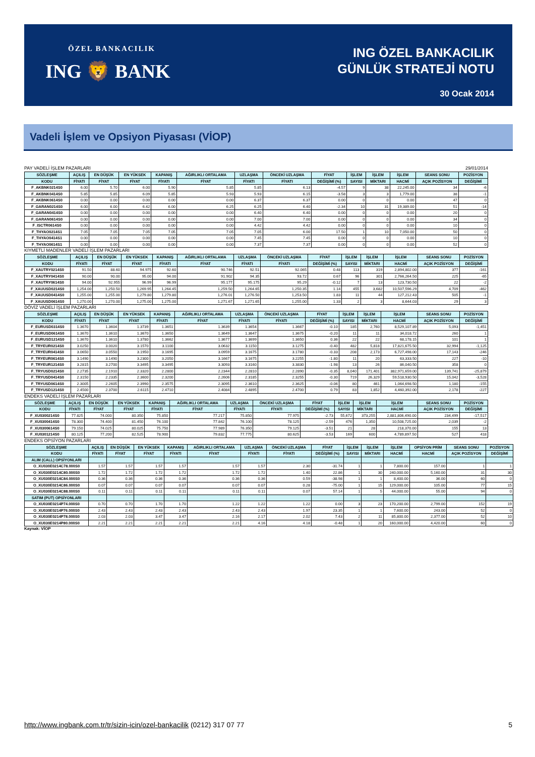ÖZEL BANKACILIK
ING 🦁 BANK
ING ÖZEL BANKACILIK
GÜNLÜK STRATEJİ NOTU
30 Ocak 2014
Vadeli İşlem ve Opsiyon Piyasası (VİOP)
PAY VADELİ İŞLEM PAZARLARI 29/01/2014
| SÖZLEŞME | AÇILIŞ | EN DÜŞÜK | EN YÜKSEK | KAPANIŞ | AĞIRLIKLI ORTALAMA | UZLAŞMA | ÖNCEKİ UZLAŞMA | FİYAT | İŞLEM | İŞLEM | İŞLEM | SEANS SONU | POZİSYON |
| --- | --- | --- | --- | --- | --- | --- | --- | --- | --- | --- | --- | --- | --- |
| KODU | FİYATI | FİYAT | FİYAT | FİYATI | FİYAT | FİYATI | FİYATI | DEĞİŞİMİ (%) | SAYISI | MİKTARI | HACMİ | AÇIK POZİSYON | DEĞİŞİMİ |
| F_AKBNK0214S0 | 6.00 | 5.70 | 6.00 | 5.90 | 5.85 | 5.85 | 6.13 | -4.57 | 9 | 38 | 22,245.00 | 34 | -6 |
| F_AKBNK0414S0 | 5.85 | 5.85 | 6.09 | 5.85 | 5.93 | 5.93 | 6.15 | -3.58 | 3 | 3 | 1,779.00 | 38 | -1 |
| F_AKBNK0614S0 | 0.00 | 0.00 | 0.00 | 0.00 | 0.00 | 6.37 | 6.37 | 0.00 | 0 | 0 | 0.00 | 47 | 0 |
| F_GARAN0214S0 | 6.00 | 6.00 | 6.42 | 6.00 | 6.25 | 6.25 | 6.40 | -2.34 | 10 | 31 | 19,389.00 | 51 | -14 |
| F_GARAN0414S0 | 0.00 | 0.00 | 0.00 | 0.00 | 0.00 | 6.40 | 6.40 | 0.00 | 0 | 0 | 0.00 | 20 | 0 |
| F_GARAN0614S0 | 0.00 | 0.00 | 0.00 | 0.00 | 0.00 | 7.00 | 7.00 | 0.00 | 0 | 0 | 0.00 | 34 | 0 |
| F_ISCTR0614S0 | 0.00 | 0.00 | 0.00 | 0.00 | 0.00 | 4.42 | 4.42 | 0.00 | 0 | 0 | 0.00 | 10 | 0 |
| F_THYAO0214S1 | 7.05 | 7.05 | 7.05 | 7.05 | 7.05 | 7.05 | 6.00 | 17.50 | 1 | 10 | 7,050.00 | 50 | 0 |
| F_THYAO0414S1 | 0.00 | 0.00 | 0.00 | 0.00 | 0.00 | 7.45 | 7.45 | 0.00 | 0 | 0 | 0.00 | 10 | 0 |
| F_THYAO0614S1 | 0.00 | 0.00 | 0.00 | 0.00 | 0.00 | 7.37 | 7.37 | 0.00 | 0 | 0 | 0.00 | 52 | 0 |
KIYMETLİ MADENLER VADELİ İŞLEM PAZARLARI
| SÖZLEŞME | AÇILIŞ | EN DÜŞÜK | EN YÜKSEK | KAPANIŞ | AĞIRLIKLI ORTALAMA | UZLAŞMA | ÖNCEKİ UZLAŞMA | FİYAT | İŞLEM | İŞLEM | İŞLEM | SEANS SONU | POZİSYON |
| --- | --- | --- | --- | --- | --- | --- | --- | --- | --- | --- | --- | --- | --- |
| KODU | FİYATI | FİYAT | FİYAT | FİYATI | FİYAT | FİYATI | FİYATI | DEĞİŞİMİ (%) | SAYISI | MİKTARI | HACMİ | AÇIK POZİSYON | DEĞİŞİMİ |
| F_XAUTRY0214S0 | 91.50 | 88.60 | 94.975 | 92.60 | 90.746 | 92.51 | 92.065 | 0.48 | 113 | 319 | 2,894,802.00 | 377 | -161 |
| F_XAUTRY0414S0 | 90.00 | 90.00 | 95.00 | 94.00 | 91.902 | 94.35 | 93.72 | 0.67 | 96 | 301 | 2,766,264.50 | 225 | -65 |
| F_XAUTRY0614S0 | 94.00 | 92.955 | 96.99 | 96.99 | 95.177 | 95.175 | 95.29 | -0.12 | 7 | 13 | 123,730.50 | 22 | -2 |
| F_XAUUSD0214S0 | 1,254.00 | 1,250.50 | 1,269.95 | 1,264.45 | 1,259.50 | 1,264.65 | 1,250.35 | 1.14 | 455 | 3,682 | 10,507,596.29 | 4,709 | -462 |
| F_XAUUSD0414S0 | 1,255.00 | 1,255.00 | 1,279.80 | 1,279.80 | 1,276.01 | 1,276.50 | 1,253.50 | 1.83 | 11 | 44 | 127,212.43 | 505 | -1 |
| F_XAUUSD0614S0 | 1,270.00 | 1,270.00 | 1,275.00 | 1,275.00 | 1,271.67 | 1,271.65 | 1,255.00 | 1.33 | 2 | 3 | 8,644.03 | 29 | 3 |
DÖVİZ VADELİ İŞLEM PAZARLARI
| SÖZLEŞME | AÇILIŞ | EN DÜŞÜK | EN YÜKSEK | KAPANIŞ | AĞIRLIKLI ORTALAMA | UZLAŞMA | ÖNCEKİ UZLAŞMA | FİYAT | İŞLEM | İŞLEM | İŞLEM | SEANS SONU | POZİSYON |
| --- | --- | --- | --- | --- | --- | --- | --- | --- | --- | --- | --- | --- | --- |
| KODU | FİYATI | FİYAT | FİYAT | FİYATI | FİYAT | FİYATI | FİYATI | DEĞİŞİMİ (%) | SAYISI | MİKTARI | HACMİ | AÇIK POZİSYON | DEĞİŞİMİ |
| F_EURUSD0314S0 | 1.3670 | 1.3604 | 1.3739 | 1.3651 | 1.3639 | 1.3654 | 1.3667 | -0.10 | 185 | 2,760 | 8,529,107.89 | 5,093 | -1,451 |
| F_EURUSD0614S0 | 1.3670 | 1.3610 | 1.3670 | 1.3650 | 1.3649 | 1.3647 | 1.3675 | -0.20 | 11 | 11 | 34,018.72 | 260 | 1 |
| F_EURUSD1214S0 | 1.3670 | 1.3610 | 1.3780 | 1.3662 | 1.3677 | 1.3699 | 1.3650 | 0.36 | 22 | 22 | 68,178.15 | 101 | 1 |
| F_TRYEUR0214S0 | 3.0250 | 3.0020 | 3.1570 | 3.1100 | 3.0632 | 3.1150 | 3.1275 | -0.40 | 482 | 5,818 | 17,821,675.50 | 32,994 | -1,125 |
| F_TRYEUR0414S0 | 3.0650 | 3.0550 | 3.1950 | 3.1695 | 3.0959 | 3.1675 | 3.1780 | -0.33 | 208 | 2,173 | 6,727,498.00 | 17,143 | -246 |
| F_TRYEUR0614S0 | 3.1490 | 3.1490 | 3.2300 | 3.2050 | 3.1667 | 3.1675 | 3.2255 | -1.80 | 11 | 20 | 63,333.50 | 227 | -10 |
| F_TRYEUR1214S0 | 3.2815 | 3.2700 | 3.3495 | 3.3495 | 3.3093 | 3.3160 | 3.3830 | -1.98 | 13 | 26 | 86,040.50 | 358 | 0 |
| F_TRYUSD0214S0 | 2.2735 | 2.1910 | 2.3320 | 2.2800 | 2.2344 | 2.2810 | 2.2890 | -0.35 | 8,040 | 171,401 | 382,971,659.00 | 139,741 | -25,879 |
| F_TRYUSD0414S0 | 2.3150 | 2.2335 | 2.3600 | 2.3200 | 2.2606 | 2.3185 | 2.3255 | -0.30 | 719 | 26,329 | 59,518,930.50 | 15,042 | -3,528 |
| F_TRYUSD0614S0 | 2.3005 | 2.2605 | 2.3990 | 2.3575 | 2.3095 | 2.3610 | 2.3625 | -0.06 | 80 | 461 | 1,064,698.50 | 1,180 | -155 |
| F_TRYUSD1214S0 | 2.4500 | 2.3700 | 2.6115 | 2.4710 | 2.4084 | 2.4895 | 2.4700 | 0.79 | 83 | 1,852 | 4,460,392.00 | 2,178 | -227 |
ENDEKS VADELİ İŞLEM PAZARLARI
| SÖZLEŞME | AÇILIŞ | EN DÜŞÜK | EN YÜKSEK | KAPANIŞ | AĞIRLIKLI ORTALAMA | UZLAŞMA | ÖNCEKİ UZLAŞMA | FİYAT | İŞLEM | İŞLEM | İŞLEM | SEANS SONU | POZİSYON |
| --- | --- | --- | --- | --- | --- | --- | --- | --- | --- | --- | --- | --- | --- |
| KODU | FİYATI | FİYAT | FİYAT | FİYATI | FİYAT | FİYATI | FİYATI | DEĞİŞİMİ (%) | SAYISI | MİKTARI | HACMİ | AÇIK POZİSYON | DEĞİŞİMİ |
| F_XU0300214S0 | 77.825 | 74.000 | 80.350 | 75.850 | 77.217 | 75.850 | 77.975 | -2.73 | 55,672 | 373,255 | 2,881,806,490.00 | 234,499 | -17,517 |
| F_XU0300414S0 | 78.300 | 74.400 | 81.450 | 76.100 | 77.842 | 76.100 | 78.125 | -2.59 | 476 | 1,350 | 10,508,725.00 | 2,039 | -2 |
| F_XU0300614S0 | 79.150 | 74.025 | 80.025 | 75.750 | 77.989 | 76.350 | 79.125 | -3.51 | 21 | 28 | 218,370.00 | 155 | 13 |
| F_XU0301214S0 | 80.125 | 77.200 | 82.525 | 78.900 | 79.832 | 77.775 | 80.625 | -3.53 | 169 | 600 | 4,789,897.50 | 527 | 418 |
ENDEKS OPSİYON PAZARLARI
| SÖZLEŞME | AÇILIŞ | EN DÜŞÜK | EN YÜKSEK | KAPANIŞ | AĞIRLIKLI ORTALAMA | UZLAŞMA | ÖNCEKİ UZLAŞMA | FİYAT | İŞLEM | İŞLEM | İŞLEM | OPSİYON PRİM | SEANS SONU | POZİSYON |
| --- | --- | --- | --- | --- | --- | --- | --- | --- | --- | --- | --- | --- | --- | --- |
| KODU | FİYATI | FİYAT | FİYAT | FİYATI | FİYAT | FİYATI | FİYATI | DEĞİŞİMİ (%) | SAYISI | MİKTARI | HACMİ | HACMİ | AÇIK POZİSYON | DEĞİŞİMİ |
| ALIM (CALL) OPSİYONLARI | | | | | | | | | | | | | | |
| O_XU030E0214C78.000S0 | 1.57 | 1.57 | 1.57 | 1.57 | 1.57 | 1.57 | 2.30 | -31.74 | 1 | 1 | 7,800.00 | 157.00 | 1 | 1 |
| O_XU030E0214C80.000S0 | 1.72 | 1.72 | 1.72 | 1.72 | 1.72 | 1.72 | 1.40 | 22.86 | 1 | 30 | 240,000.00 | 5,160.00 | 31 | 30 |
| O_XU030E0214C84.000S0 | 0.36 | 0.36 | 0.36 | 0.36 | 0.36 | 0.36 | 0.59 | -38.98 | 1 | 1 | 8,400.00 | 36.00 | 60 | 0 |
| O_XU030E0214C86.000S0 | 0.07 | 0.07 | 0.07 | 0.07 | 0.07 | 0.07 | 0.28 | -75.00 | 1 | 15 | 129,000.00 | 105.00 | 77 | 15 |
| O_XU030E0214C88.000S0 | 0.11 | 0.11 | 0.11 | 0.11 | 0.11 | 0.11 | 0.07 | 57.14 | 1 | 5 | 44,000.00 | 55.00 | 94 | 0 |
| SATIM (PUT) OPSİYONLARI | | | | | | | | | | | | | | |
| O_XU030E0214P74.000S0 | 0.70 | 0.70 | 1.70 | 1.70 | 1.22 | 1.22 | 1.22 | 0.00 | 3 | 23 | 170,200.00 | 2,799.00 | 152 | 19 |
| O_XU030E0214P76.000S0 | 2.43 | 2.43 | 2.43 | 2.43 | 2.43 | 2.43 | 1.97 | 23.35 | 1 | 1 | 7,600.00 | 243.00 | 52 | 0 |
| O_XU030E0214P78.000S0 | 2.03 | 2.03 | 3.47 | 3.47 | 2.16 | 2.17 | 2.02 | 7.43 | 2 | 11 | 85,800.00 | 2,377.00 | 52 | 10 |
| O_XU030E0214P80.000S0 | 2.21 | 2.21 | 2.21 | 2.21 | 2.21 | 4.16 | 4.18 | -0.48 | 1 | 20 | 160,000.00 | 4,420.00 | 60 | 0 |
Kaynak: VİOP
http://www.ingbank.com.tr/tr/sizin-icin/ozel-bankacilik (0212) 317 07 77 5